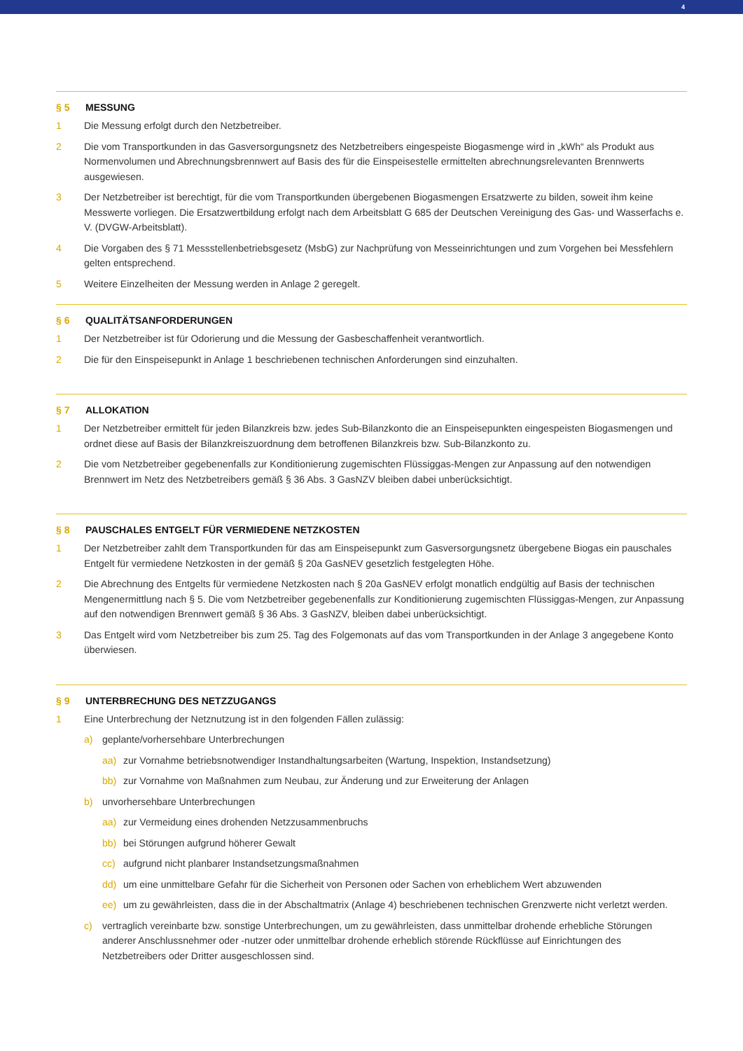4
§ 5 MESSUNG
1 Die Messung erfolgt durch den Netzbetreiber.
2 Die vom Transportkunden in das Gasversorgungsnetz des Netzbetreibers eingespeiste Biogasmenge wird in „kWh“ als Produkt aus Normenvolumen und Abrechnungsbrennwert auf Basis des für die Einspeisestelle ermittelten abrechnungsrelevanten Brennwerts ausgewiesen.
3 Der Netzbetreiber ist berechtigt, für die vom Transportkunden übergebenen Biogasmengen Ersatzwerte zu bilden, soweit ihm keine Messwerte vorliegen. Die Ersatzwertbildung erfolgt nach dem Arbeitsblatt G 685 der Deutschen Vereinigung des Gas- und Wasserfachs e. V. (DVGW-Arbeitsblatt).
4 Die Vorgaben des § 71 Messstellenbetriebsgesetz (MsbG) zur Nachprüfung von Messeinrichtungen und zum Vorgehen bei Messfehlern gelten entsprechend.
5 Weitere Einzelheiten der Messung werden in Anlage 2 geregelt.
§ 6 QUALITÄTSANFORDERUNGEN
1 Der Netzbetreiber ist für Odorierung und die Messung der Gasbeschaffenheit verantwortlich.
2 Die für den Einspeisepunkt in Anlage 1 beschriebenen technischen Anforderungen sind einzuhalten.
§ 7 ALLOKATION
1 Der Netzbetreiber ermittelt für jeden Bilanzkreis bzw. jedes Sub-Bilanzkonto die an Einspeisepunkten eingespeisten Biogasmengen und ordnet diese auf Basis der Bilanzkreiszuordnung dem betroffenen Bilanzkreis bzw. Sub-Bilanzkonto zu.
2 Die vom Netzbetreiber gegebenenfalls zur Konditionierung zugemischten Flüssiggas-Mengen zur Anpassung auf den notwendigen Brennwert im Netz des Netzbetreibers gemäß § 36 Abs. 3 GasNZV bleiben dabei unberücksichtigt.
§ 8 PAUSCHALES ENTGELT FÜR VERMIEDENE NETZKOSTEN
1 Der Netzbetreiber zahlt dem Transportkunden für das am Einspeisepunkt zum Gasversorgungsnetz übergebene Biogas ein pauschales Entgelt für vermiedene Netzkosten in der gemäß § 20a GasNEV gesetzlich festgelegten Höhe.
2 Die Abrechnung des Entgelts für vermiedene Netzkosten nach § 20a GasNEV erfolgt monatlich endgültig auf Basis der technischen Mengenermittlung nach § 5. Die vom Netzbetreiber gegebenenfalls zur Konditionierung zugemischten Flüssiggas-Mengen, zur Anpassung auf den notwendigen Brennwert gemäß § 36 Abs. 3 GasNZV, bleiben dabei unberücksichtigt.
3 Das Entgelt wird vom Netzbetreiber bis zum 25. Tag des Folgemonats auf das vom Transportkunden in der Anlage 3 angegebene Konto überwiesen.
§ 9 UNTERBRECHUNG DES NETZZUGANGS
1 Eine Unterbrechung der Netznutzung ist in den folgenden Fällen zulässig:
a) geplante/vorhersehbare Unterbrechungen
aa) zur Vornahme betriebsnotwendiger Instandhaltungsarbeiten (Wartung, Inspektion, Instandsetzung)
bb) zur Vornahme von Maßnahmen zum Neubau, zur Änderung und zur Erweiterung der Anlagen
b) unvorhersehbare Unterbrechungen
aa) zur Vermeidung eines drohenden Netzzusammenbruchs
bb) bei Störungen aufgrund höherer Gewalt
cc) aufgrund nicht planbarer Instandsetzungsmaßnahmen
dd) um eine unmittelbare Gefahr für die Sicherheit von Personen oder Sachen von erheblichem Wert abzuwenden
ee) um zu gewährleisten, dass die in der Abschaltmatrix (Anlage 4) beschriebenen technischen Grenzwerte nicht verletzt werden.
c) vertraglich vereinbarte bzw. sonstige Unterbrechungen, um zu gewährleisten, dass unmittelbar drohende erhebliche Störungen anderer Anschlussnehmer oder -nutzer oder unmittelbar drohende erheblich störende Rückflüsse auf Einrichtungen des Netzbetreibers oder Dritter ausgeschlossen sind.